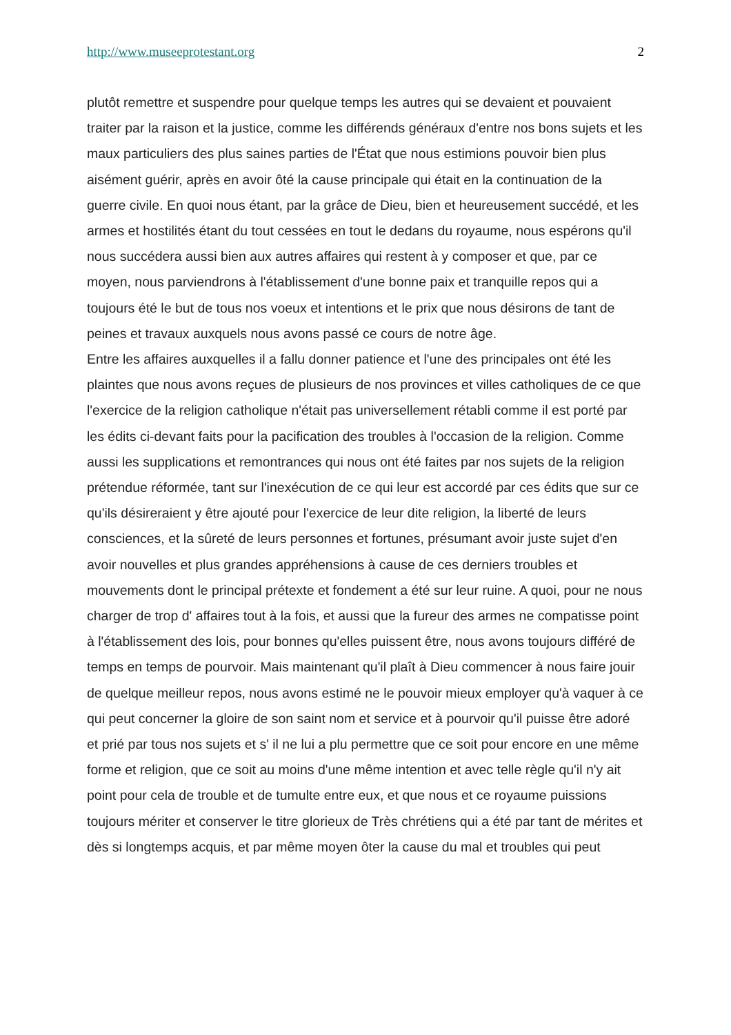http://www.museeprotestant.org 2
plutôt remettre et suspendre pour quelque temps les autres qui se devaient et pouvaient traiter par la raison et la justice, comme les différends généraux d'entre nos bons sujets et les maux particuliers des plus saines parties de l'État que nous estimions pouvoir bien plus aisément guérir, après en avoir ôté la cause principale qui était en la continuation de la guerre civile. En quoi nous étant, par la grâce de Dieu, bien et heureusement succédé, et les armes et hostilités étant du tout cessées en tout le dedans du royaume, nous espérons qu'il nous succédera aussi bien aux autres affaires qui restent à y composer et que, par ce moyen, nous parviendrons à l'établissement d'une bonne paix et tranquille repos qui a toujours été le but de tous nos voeux et intentions et le prix que nous désirons de tant de peines et travaux auxquels nous avons passé ce cours de notre âge.
Entre les affaires auxquelles il a fallu donner patience et l'une des principales ont été les plaintes que nous avons reçues de plusieurs de nos provinces et villes catholiques de ce que l'exercice de la religion catholique n'était pas universellement rétabli comme il est porté par les édits ci-devant faits pour la pacification des troubles à l'occasion de la religion. Comme aussi les supplications et remontrances qui nous ont été faites par nos sujets de la religion prétendue réformée, tant sur l'inexécution de ce qui leur est accordé par ces édits que sur ce qu'ils désireraient y être ajouté pour l'exercice de leur dite religion, la liberté de leurs consciences, et la sûreté de leurs personnes et fortunes, présumant avoir juste sujet d'en avoir nouvelles et plus grandes appréhensions à cause de ces derniers troubles et mouvements dont le principal prétexte et fondement a été sur leur ruine. A quoi, pour ne nous charger de trop d' affaires tout à la fois, et aussi que la fureur des armes ne compatisse point à l'établissement des lois, pour bonnes qu'elles puissent être, nous avons toujours différé de temps en temps de pourvoir. Mais maintenant qu'il plaît à Dieu commencer à nous faire jouir de quelque meilleur repos, nous avons estimé ne le pouvoir mieux employer qu'à vaquer à ce qui peut concerner la gloire de son saint nom et service et à pourvoir qu'il puisse être adoré et prié par tous nos sujets et s' il ne lui a plu permettre que ce soit pour encore en une même forme et religion, que ce soit au moins d'une même intention et avec telle règle qu'il n'y ait point pour cela de trouble et de tumulte entre eux, et que nous et ce royaume puissions toujours mériter et conserver le titre glorieux de Très chrétiens qui a été par tant de mérites et dès si longtemps acquis, et par même moyen ôter la cause du mal et troubles qui peut